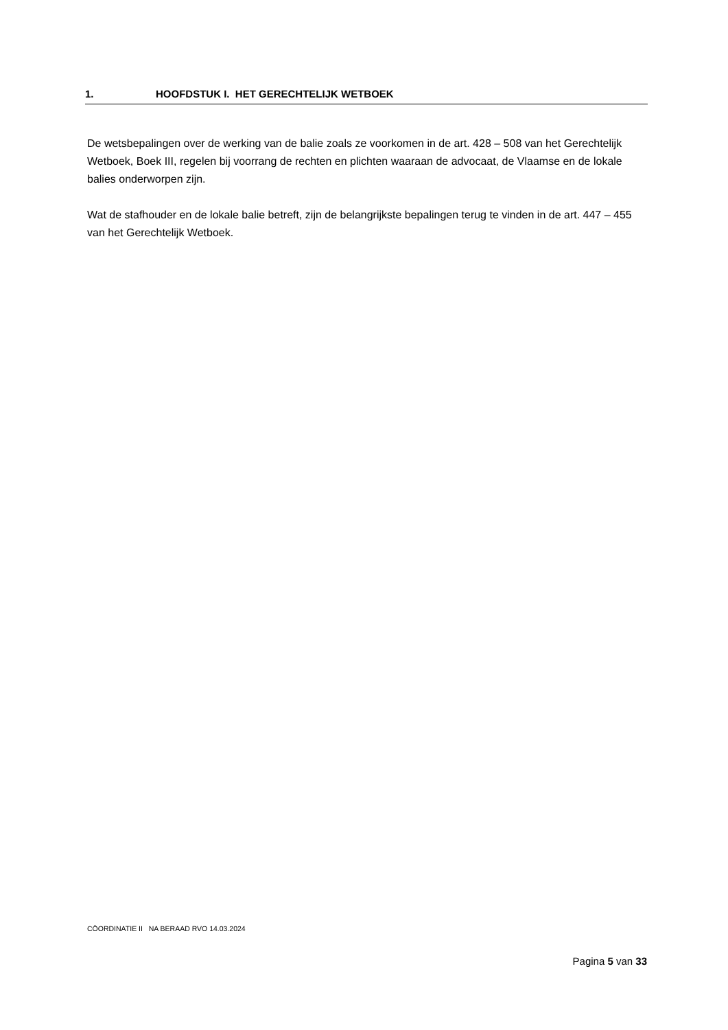1. HOOFDSTUK I. HET GERECHTELIJK WETBOEK
De wetsbepalingen over de werking van de balie zoals ze voorkomen in de art. 428 – 508 van het Gerechtelijk Wetboek, Boek III, regelen bij voorrang de rechten en plichten waaraan de advocaat, de Vlaamse en de lokale balies onderworpen zijn.
Wat de stafhouder en de lokale balie betreft, zijn de belangrijkste bepalingen terug te vinden in de art. 447 – 455 van het Gerechtelijk Wetboek.
CÖORDINATIE II NA BERAAD RVO 14.03.2024
Pagina 5 van 33